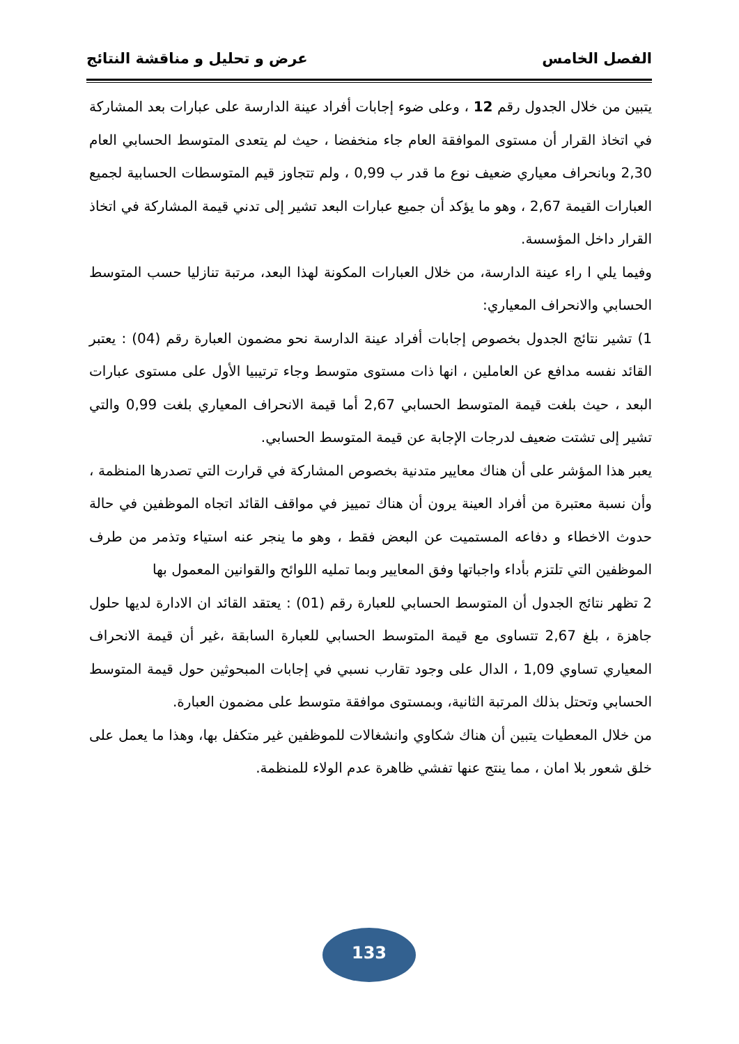الفصل الخامس عرض و تحليل و مناقشة النتائج
يتبين من خلال الجدول رقم 12 ، وعلى ضوء إجابات أفراد عينة الدارسة على عبارات بعد المشاركة في اتخاذ القرار أن مستوى الموافقة العام جاء منخفضا ، حيث لم يتعدى المتوسط الحسابي العام 2,30 وبانحراف معياري ضعيف نوع ما قدر ب 0,99 ، ولم تتجاوز قيم المتوسطات الحسابية لجميع العبارات القيمة 2,67 ، وهو ما يؤكد أن جميع عبارات البعد تشير إلى تدني قيمة المشاركة في اتخاذ القرار داخل المؤسسة.
وفيما يلي ا راء عينة الدارسة، من خلال العبارات المكونة لهذا البعد، مرتبة تنازليا حسب المتوسط الحسابي والانحراف المعياري:
1) تشير نتائج الجدول بخصوص إجابات أفراد عينة الدارسة نحو مضمون العبارة رقم (04) : يعتبر القائد نفسه مدافع عن العاملين ، انها ذات مستوى متوسط وجاء ترتيبيا الأول على مستوى عبارات البعد ، حيث بلغت قيمة المتوسط الحسابي 2,67 أما قيمة الانحراف المعياري بلغت 0,99 والتي تشير إلى تشتت ضعيف لدرجات الإجابة عن قيمة المتوسط الحسابي.
يعبر هذا المؤشر على أن هناك معايير متدنية بخصوص المشاركة في قرارت التي تصدرها المنظمة ، وأن نسبة معتبرة من أفراد العينة يرون أن هناك تمييز في مواقف القائد اتجاه الموظفين في حالة حدوث الاخطاء و دفاعه المستميت عن البعض فقط ، وهو ما ينجر عنه استياء وتذمر من طرف الموظفين التي تلتزم بأداء واجباتها وفق المعايير وبما تمليه اللوائح والقوانين المعمول بها
2 تظهر نتائج الجدول أن المتوسط الحسابي للعبارة رقم (01) : يعتقد القائد ان الادارة لديها حلول جاهزة ، بلغ 2,67 تتساوى مع قيمة المتوسط الحسابي للعبارة السابقة ،غير أن قيمة الانحراف المعياري تساوي 1,09 ، الدال على وجود تقارب نسبي في إجابات المبحوثين حول قيمة المتوسط الحسابي وتحتل بذلك المرتبة الثانية، وبمستوى موافقة متوسط على مضمون العبارة.
من خلال المعطيات يتبين أن هناك شكاوي وانشغالات للموظفين غير متكفل بها، وهذا ما يعمل على خلق شعور بلا امان ، مما ينتج عنها تفشي ظاهرة عدم الولاء للمنظمة.
133